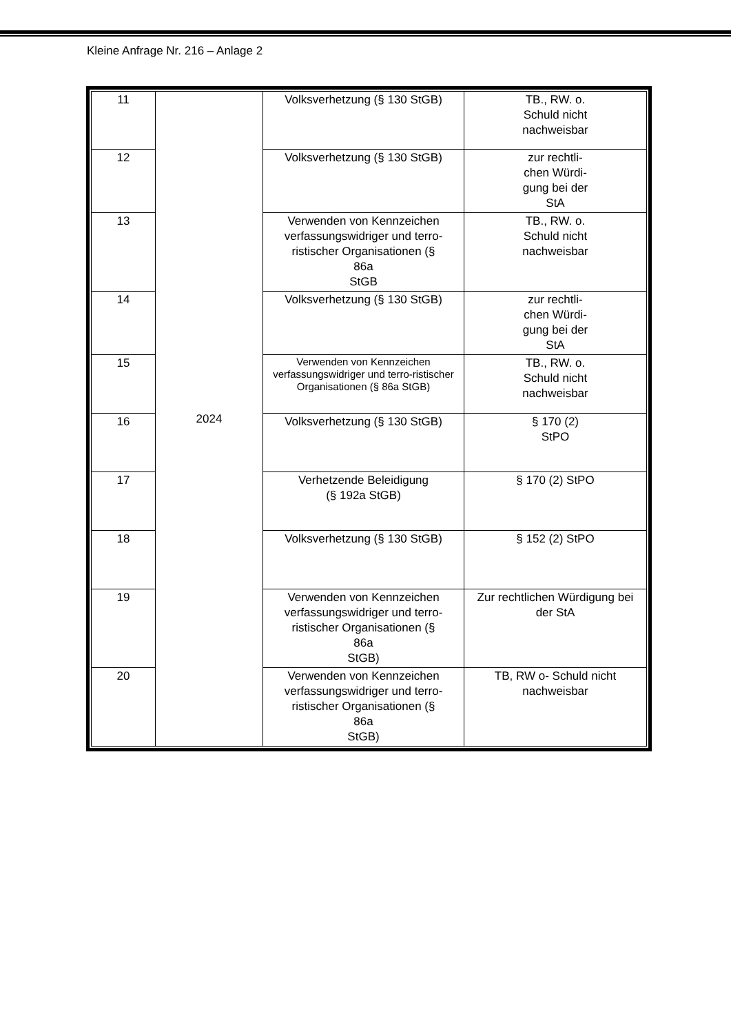Kleine Anfrage Nr. 216 – Anlage 2
| 11 | 2024 | Volksverhetzung (§ 130 StGB) | TB., RW. o. Schuld nicht nachweisbar |
| 12 | | Volksverhetzung (§ 130 StGB) | zur rechtli- chen Würdi- gung bei der StA |
| 13 | | Verwenden von Kennzeichen verfassungswidriger und terro-ristischer Organisationen (§ 86a StGB | TB., RW. o. Schuld nicht nachweisbar |
| 14 | | Volksverhetzung (§ 130 StGB) | zur rechtli- chen Würdi- gung bei der StA |
| 15 | | Verwenden von Kennzeichen verfassungswidriger und terro-ristischer Organisationen (§ 86a StGB) | TB., RW. o. Schuld nicht nachweisbar |
| 16 | | Volksverhetzung (§ 130 StGB) | § 170 (2) StPO |
| 17 | | Verhetzende Beleidigung (§ 192a StGB) | § 170 (2) StPO |
| 18 | | Volksverhetzung (§ 130 StGB) | § 152 (2) StPO |
| 19 | | Verwenden von Kennzeichen verfassungswidriger und terro-ristischer Organisationen (§ 86a StGB) | Zur rechtlichen Würdigung bei der StA |
| 20 | | Verwenden von Kennzeichen verfassungswidriger und terro-ristischer Organisationen (§ 86a StGB) | TB, RW o- Schuld nicht nachweisbar |